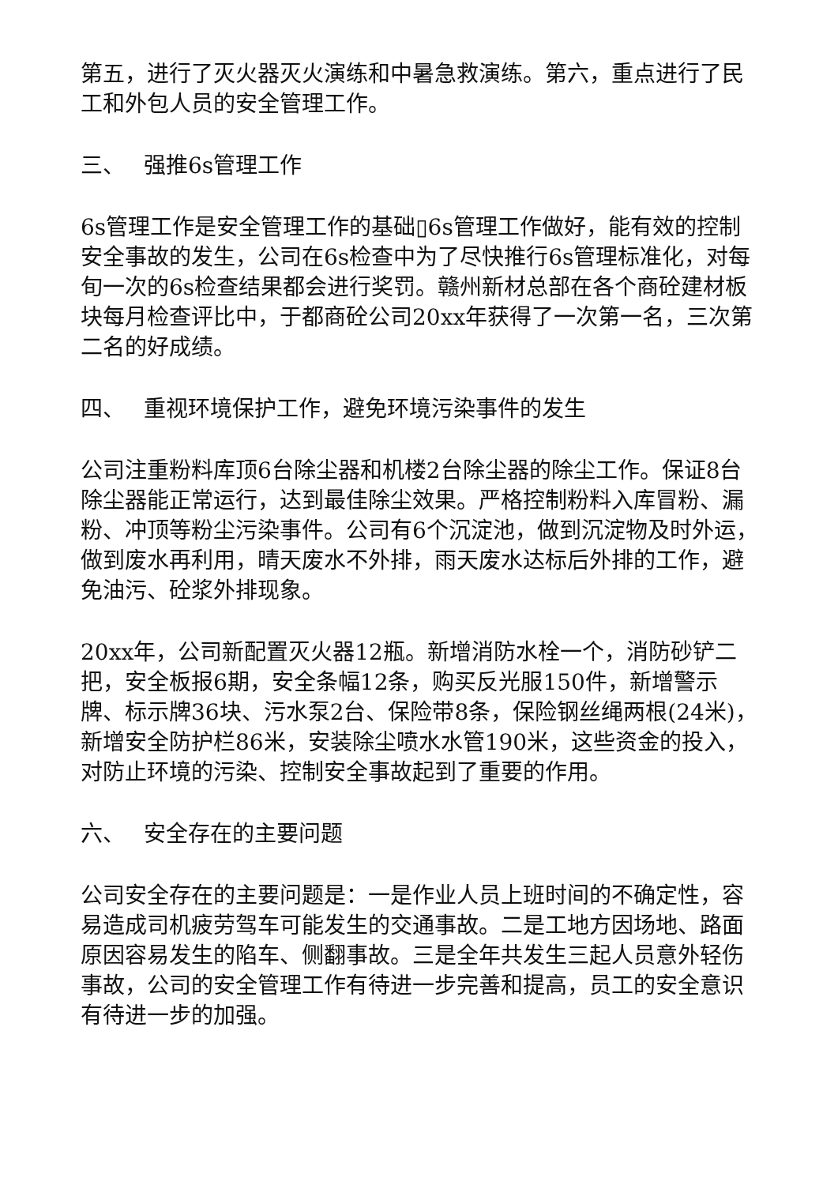第五，进行了灭火器灭火演练和中暑急救演练。第六，重点进行了民工和外包人员的安全管理工作。
三、 强推6s管理工作
6s管理工作是安全管理工作的基础▯6s管理工作做好，能有效的控制安全事故的发生，公司在6s检查中为了尽快推行6s管理标准化，对每旬一次的6s检查结果都会进行奖罚。赣州新材总部在各个商砼建材板块每月检查评比中，于都商砼公司20xx年获得了一次第一名，三次第二名的好成绩。
四、 重视环境保护工作，避免环境污染事件的发生
公司注重粉料库顶6台除尘器和机楼2台除尘器的除尘工作。保证8台除尘器能正常运行，达到最佳除尘效果。严格控制粉料入库冒粉、漏粉、冲顶等粉尘污染事件。公司有6个沉淀池，做到沉淀物及时外运，做到废水再利用，晴天废水不外排，雨天废水达标后外排的工作，避免油污、砼浆外排现象。
20xx年，公司新配置灭火器12瓶。新增消防水栓一个，消防砂铲二把，安全板报6期，安全条幅12条，购买反光服150件，新增警示牌、标示牌36块、污水泵2台、保险带8条，保险钢丝绳两根(24米)，新增安全防护栏86米，安装除尘喷水水管190米，这些资金的投入，对防止环境的污染、控制安全事故起到了重要的作用。
六、 安全存在的主要问题
公司安全存在的主要问题是：一是作业人员上班时间的不确定性，容易造成司机疲劳驾车可能发生的交通事故。二是工地方因场地、路面原因容易发生的陷车、侧翻事故。三是全年共发生三起人员意外轻伤事故，公司的安全管理工作有待进一步完善和提高，员工的安全意识有待进一步的加强。